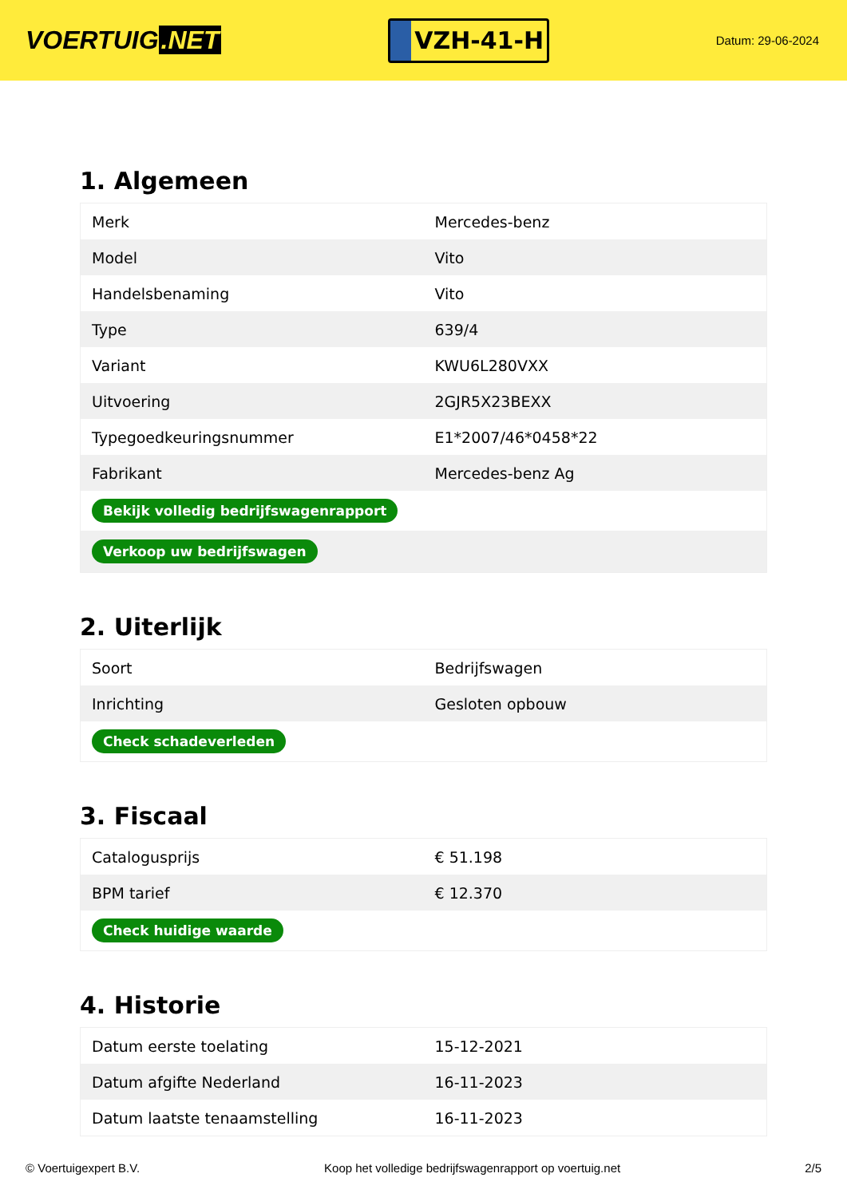VOERTUIG.NET
VZH-41-H
Datum: 29-06-2024
1. Algemeen
| Merk | Mercedes-benz |
| Model | Vito |
| Handelsbenaming | Vito |
| Type | 639/4 |
| Variant | KWU6L280VXX |
| Uitvoering | 2GJR5X23BEXX |
| Typegoedkeuringsnummer | E1*2007/46*0458*22 |
| Fabrikant | Mercedes-benz Ag |
| Bekijk volledig bedrijfswagenrapport | |
| Verkoop uw bedrijfswagen | |
2. Uiterlijk
| Soort | Bedrijfswagen |
| Inrichting | Gesloten opbouw |
| Check schadeverleden | |
3. Fiscaal
| Catalogusprijs | € 51.198 |
| BPM tarief | € 12.370 |
| Check huidige waarde | |
4. Historie
| Datum eerste toelating | 15-12-2021 |
| Datum afgifte Nederland | 16-11-2023 |
| Datum laatste tenaamstelling | 16-11-2023 |
© Voertuigexpert B.V. Koop het volledige bedrijfswagenrapport op voertuig.net 2/5